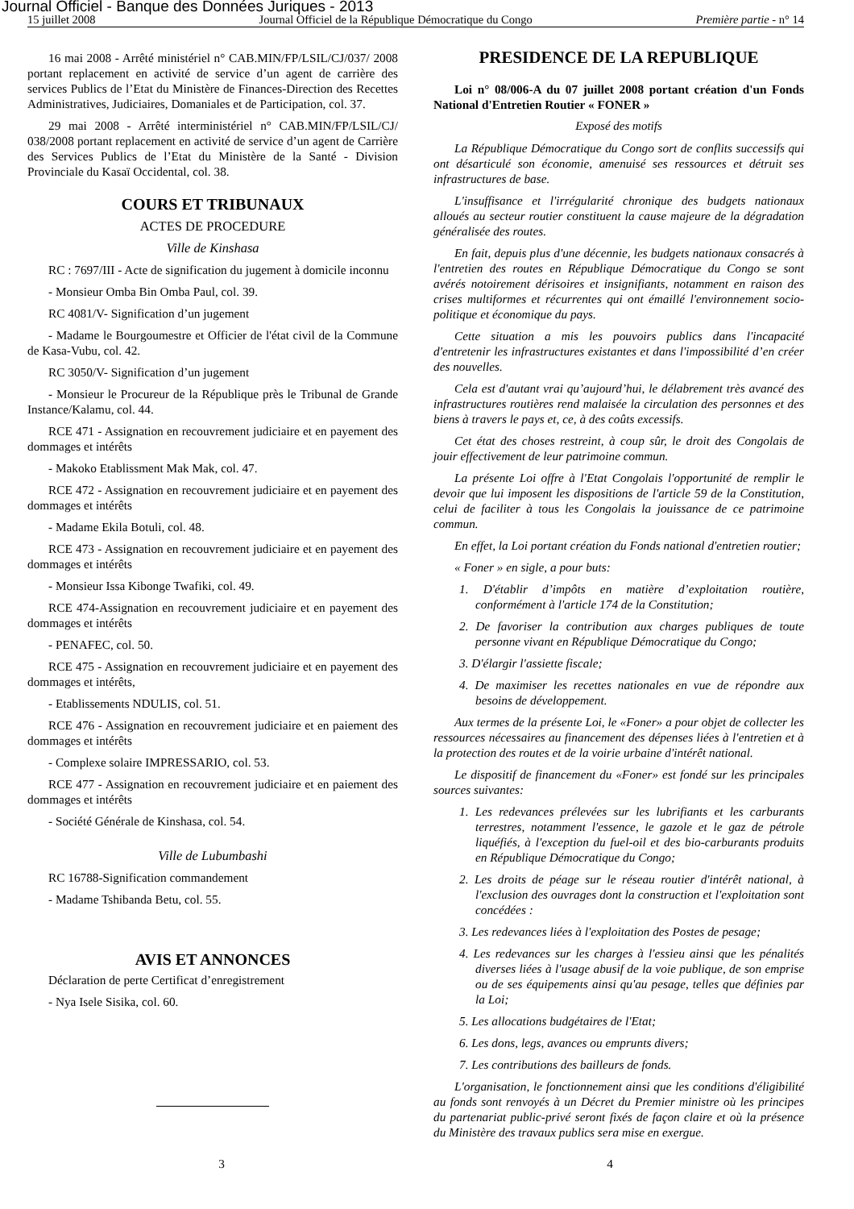Journal Officiel - Banque des Données Juriques - 2013
15 juillet 2008 Journal Officiel de la République Démocratique du Congo Première partie - n° 14
16 mai 2008 - Arrêté ministériel n° CAB.MIN/FP/LSIL/CJ/037/ 2008 portant replacement en activité de service d’un agent de carrière des services Publics de l’Etat du Ministère de Finances-Direction des Recettes Administratives, Judiciaires, Domaniales et de Participation, col. 37.
29 mai 2008 - Arrêté interministériel n° CAB.MIN/FP/LSIL/CJ/ 038/2008 portant replacement en activité de service d’un agent de Carrière des Services Publics de l’Etat du Ministère de la Santé - Division Provinciale du Kasaï Occidental, col. 38.
COURS ET TRIBUNAUX
ACTES DE PROCEDURE
Ville de Kinshasa
RC : 7697/III - Acte de signification du jugement à domicile inconnu
- Monsieur Omba Bin Omba Paul, col. 39.
RC 4081/V- Signification d’un jugement
- Madame le Bourgoumestre et Officier de l'état civil de la Commune de Kasa-Vubu, col. 42.
RC 3050/V- Signification d’un jugement
- Monsieur le Procureur de la République près le Tribunal de Grande Instance/Kalamu, col. 44.
RCE 471 - Assignation en recouvrement judiciaire et en payement des dommages et intérêts
- Makoko Etablissment Mak Mak, col. 47.
RCE 472 - Assignation en recouvrement judiciaire et en payement des dommages et intérêts
- Madame Ekila Botuli, col. 48.
RCE 473 - Assignation en recouvrement judiciaire et en payement des dommages et intérêts
- Monsieur Issa Kibonge Twafiki, col. 49.
RCE 474-Assignation en recouvrement judiciaire et en payement des dommages et intérêts
- PENAFEC, col. 50.
RCE 475 - Assignation en recouvrement judiciaire et en payement des dommages et intérêts,
- Etablissements NDULIS, col. 51.
RCE 476 - Assignation en recouvrement judiciaire et en paiement des dommages et intérêts
- Complexe solaire IMPRESSARIO, col. 53.
RCE 477 - Assignation en recouvrement judiciaire et en paiement des dommages et intérêts
- Société Générale de Kinshasa, col. 54.
Ville de Lubumbashi
RC 16788-Signification commandement
- Madame Tshibanda Betu, col. 55.
AVIS ET ANNONCES
Déclaration de perte Certificat d’enregistrement
- Nya Isele Sisika, col. 60.
PRESIDENCE DE LA REPUBLIQUE
Loi n° 08/006-A du 07 juillet 2008 portant création d'un Fonds National d'Entretien Routier « FONER »
Exposé des motifs
La République Démocratique du Congo sort de conflits successifs qui ont désarticulé son économie, amenuisé ses ressources et détruit ses infrastructures de base.
L'insuffisance et l'irrégularité chronique des budgets nationaux alloués au secteur routier constituent la cause majeure de la dégradation généralisée des routes.
En fait, depuis plus d'une décennie, les budgets nationaux consacrés à l'entretien des routes en République Démocratique du Congo se sont avérés notoirement dérisoires et insignifiants, notamment en raison des crises multiformes et récurrentes qui ont émaillé l'environnement socio-politique et économique du pays.
Cette situation a mis les pouvoirs publics dans l'incapacité d'entretenir les infrastructures existantes et dans l'impossibilité d’en créer des nouvelles.
Cela est d'autant vrai qu’aujourd’hui, le délabrement très avancé des infrastructures routières rend malaisée la circulation des personnes et des biens à travers le pays et, ce, à des coûts excessifs.
Cet état des choses restreint, à coup sûr, le droit des Congolais de jouir effectivement de leur patrimoine commun.
La présente Loi offre à l'Etat Congolais l'opportunité de remplir le devoir que lui imposent les dispositions de l'article 59 de la Constitution, celui de faciliter à tous les Congolais la jouissance de ce patrimoine commun.
En effet, la Loi portant création du Fonds national d'entretien routier;
« Foner » en sigle, a pour buts:
1. D'établir d’impôts en matière d’exploitation routière, conformément à l'article 174 de la Constitution;
2. De favoriser la contribution aux charges publiques de toute personne vivant en République Démocratique du Congo;
3. D'élargir l'assiette fiscale;
4. De maximiser les recettes nationales en vue de répondre aux besoins de développement.
Aux termes de la présente Loi, le «Foner» a pour objet de collecter les ressources nécessaires au financement des dépenses liées à l'entretien et à la protection des routes et de la voirie urbaine d'intérêt national.
Le dispositif de financement du «Foner» est fondé sur les principales sources suivantes:
1. Les redevances prélevées sur les lubrifiants et les carburants terrestres, notamment l'essence, le gazole et le gaz de pétrole liquéfiés, à l'exception du fuel-oil et des bio-carburants produits en République Démocratique du Congo;
2. Les droits de péage sur le réseau routier d'intérêt national, à l'exclusion des ouvrages dont la construction et l'exploitation sont concédées :
3. Les redevances liées à l'exploitation des Postes de pesage;
4. Les redevances sur les charges à l'essieu ainsi que les pénalités diverses liées à l'usage abusif de la voie publique, de son emprise ou de ses équipements ainsi qu'au pesage, telles que définies par la Loi;
5. Les allocations budgétaires de l'Etat;
6. Les dons, legs, avances ou emprunts divers;
7. Les contributions des bailleurs de fonds.
L'organisation, le fonctionnement ainsi que les conditions d'éligibilité au fonds sont renvoyés à un Décret du Premier ministre où les principes du partenariat public-privé seront fixés de façon claire et où la présence du Ministère des travaux publics sera mise en exergue.
3 4